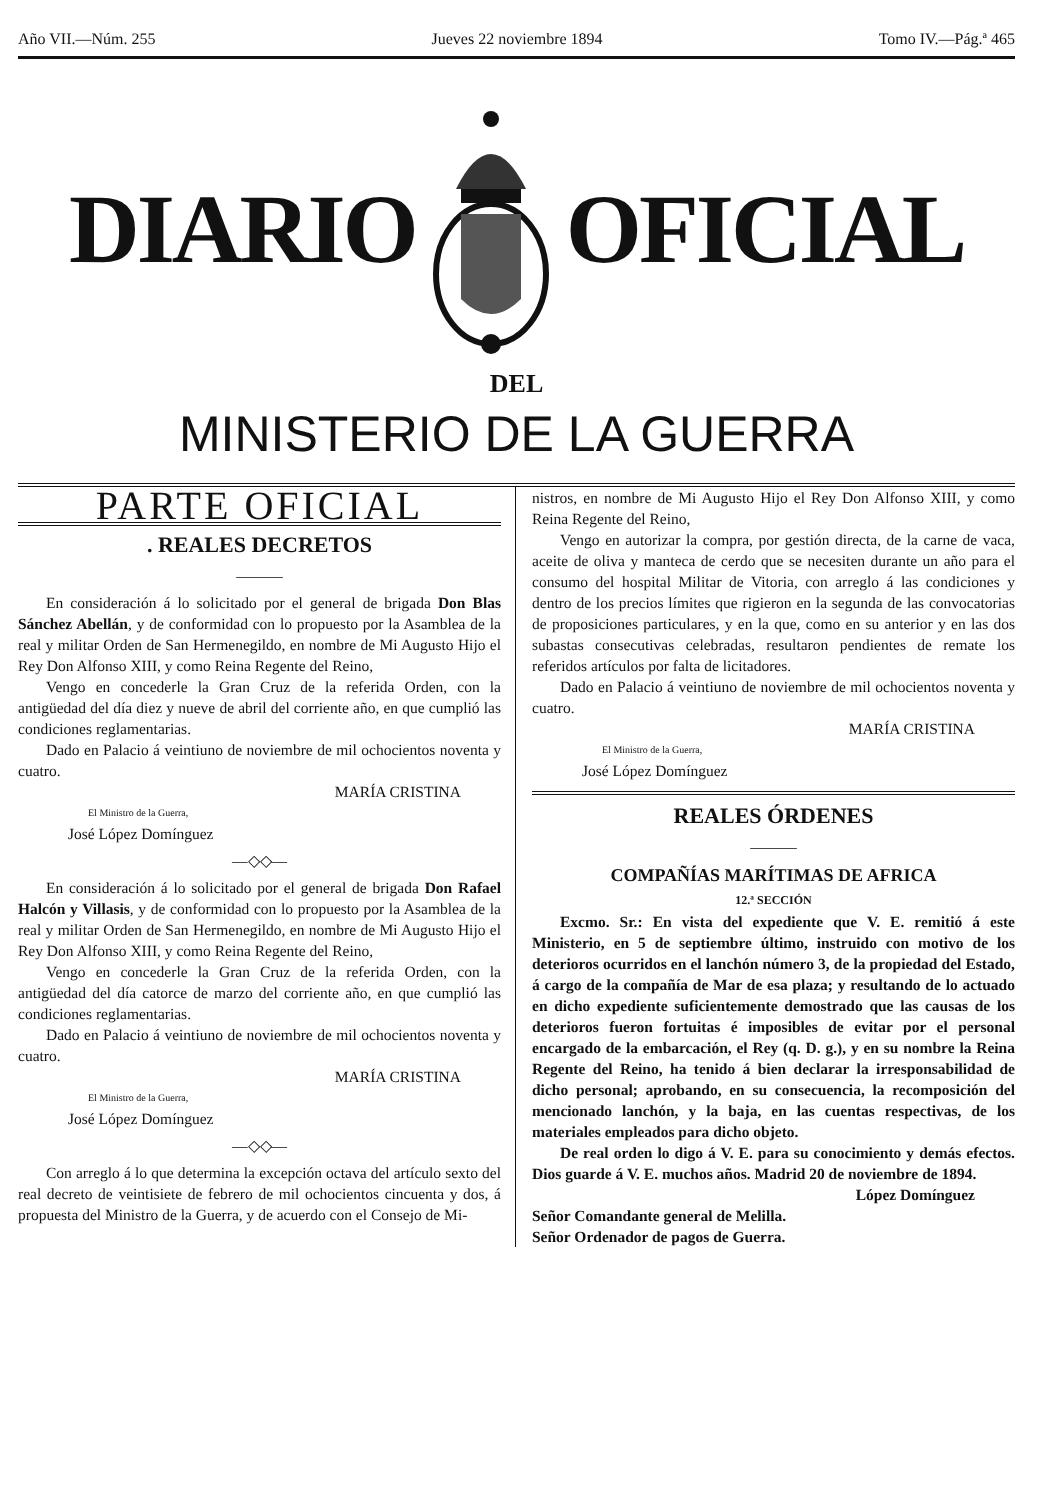Año VII.—Núm. 255 Jueves 22 noviembre 1894 Tomo IV.—Pág.ª 465
DIARIO OFICIAL
DEL
MINISTERIO DE LA GUERRA
PARTE OFICIAL
. REALES DECRETOS
———
En consideración á lo solicitado por el general de brigada Don Blas Sánchez Abellán, y de conformidad con lo propuesto por la Asamblea de la real y militar Orden de San Hermenegildo, en nombre de Mi Augusto Hijo el Rey Don Alfonso XIII, y como Reina Regente del Reino,
Vengo en concederle la Gran Cruz de la referida Orden, con la antigüedad del día diez y nueve de abril del corriente año, en que cumplió las condiciones reglamentarias.
Dado en Palacio á veintiuno de noviembre de mil ochocientos noventa y cuatro.
MARÍA CRISTINA
El Ministro de la Guerra,
José López Domínguez
—◇◇—
En consideración á lo solicitado por el general de brigada Don Rafael Halcón y Villasis, y de conformidad con lo propuesto por la Asamblea de la real y militar Orden de San Hermenegildo, en nombre de Mi Augusto Hijo el Rey Don Alfonso XIII, y como Reina Regente del Reino,
Vengo en concederle la Gran Cruz de la referida Orden, con la antigüedad del día catorce de marzo del corriente año, en que cumplió las condiciones reglamentarias.
Dado en Palacio á veintiuno de noviembre de mil ochocientos noventa y cuatro.
MARÍA CRISTINA
El Ministro de la Guerra,
José López Domínguez
—◇◇—
Con arreglo á lo que determina la excepción octava del artículo sexto del real decreto de veintisiete de febrero de mil ochocientos cincuenta y dos, á propuesta del Ministro de la Guerra, y de acuerdo con el Consejo de Mi-
nistros, en nombre de Mi Augusto Hijo el Rey Don Alfonso XIII, y como Reina Regente del Reino,
Vengo en autorizar la compra, por gestión directa, de la carne de vaca, aceite de oliva y manteca de cerdo que se necesiten durante un año para el consumo del hospital Militar de Vitoria, con arreglo á las condiciones y dentro de los precios límites que rigieron en la segunda de las convocatorias de proposiciones particulares, y en la que, como en su anterior y en las dos subastas consecutivas celebradas, resultaron pendientes de remate los referidos artículos por falta de licitadores.
Dado en Palacio á veintiuno de noviembre de mil ochocientos noventa y cuatro.
MARÍA CRISTINA
El Ministro de la Guerra,
José López Domínguez
REALES ÓRDENES
———
COMPAÑÍAS MARÍTIMAS DE AFRICA
12.ª SECCIÓN
Excmo. Sr.: En vista del expediente que V. E. remitió á este Ministerio, en 5 de septiembre último, instruido con motivo de los deterioros ocurridos en el lanchón número 3, de la propiedad del Estado, á cargo de la compañía de Mar de esa plaza; y resultando de lo actuado en dicho expediente suficientemente demostrado que las causas de los deterioros fueron fortuitas é imposibles de evitar por el personal encargado de la embarcación, el Rey (q. D. g.), y en su nombre la Reina Regente del Reino, ha tenido á bien declarar la irresponsabilidad de dicho personal; aprobando, en su consecuencia, la recomposición del mencionado lanchón, y la baja, en las cuentas respectivas, de los materiales empleados para dicho objeto.
De real orden lo digo á V. E. para su conocimiento y demás efectos. Dios guarde á V. E. muchos años. Madrid 20 de noviembre de 1894.
López Domínguez
Señor Comandante general de Melilla.
Señor Ordenador de pagos de Guerra.